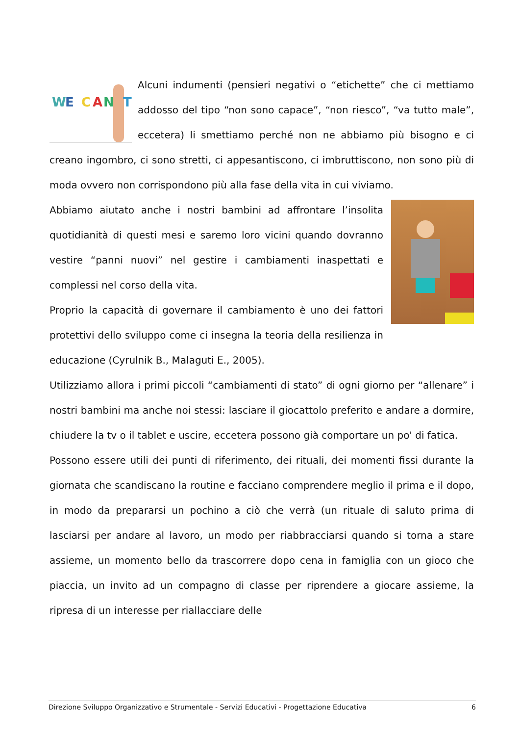W
E
C
A
N
T
Alcuni indumenti (pensieri negativi o “etichette” che ci mettiamo addosso del tipo “non sono capace”, “non riesco”, “va tutto male”, eccetera) li smettiamo perché non ne abbiamo più bisogno e ci creano ingombro, ci sono stretti, ci appesantiscono, ci imbruttiscono, non sono più di moda ovvero non corrispondono più alla fase della vita in cui viviamo.
Abbiamo aiutato anche i nostri bambini ad affrontare l’insolita quotidianità di questi mesi e saremo loro vicini quando dovranno vestire “panni nuovi” nel gestire i cambiamenti inaspettati e complessi nel corso della vita.
Proprio la capacità di governare il cambiamento è uno dei fattori protettivi dello sviluppo come ci insegna la teoria della resilienza in educazione (Cyrulnik B., Malaguti E., 2005).
Utilizziamo allora i primi piccoli “cambiamenti di stato” di ogni giorno per “allenare” i nostri bambini ma anche noi stessi: lasciare il giocattolo preferito e andare a dormire, chiudere la tv o il tablet e uscire, eccetera possono già comportare un po' di fatica.
Possono essere utili dei punti di riferimento, dei rituali, dei momenti fissi durante la giornata che scandiscano la routine e facciano comprendere meglio il prima e il dopo, in modo da prepararsi un pochino a ciò che verrà (un rituale di saluto prima di lasciarsi per andare al lavoro, un modo per riabbracciarsi quando si torna a stare assieme, un momento bello da trascorrere dopo cena in famiglia con un gioco che piaccia, un invito ad un compagno di classe per riprendere a giocare assieme, la ripresa di un interesse per riallacciare delle
Direzione Sviluppo Organizzativo e Strumentale - Servizi Educativi - Progettazione Educativa 6